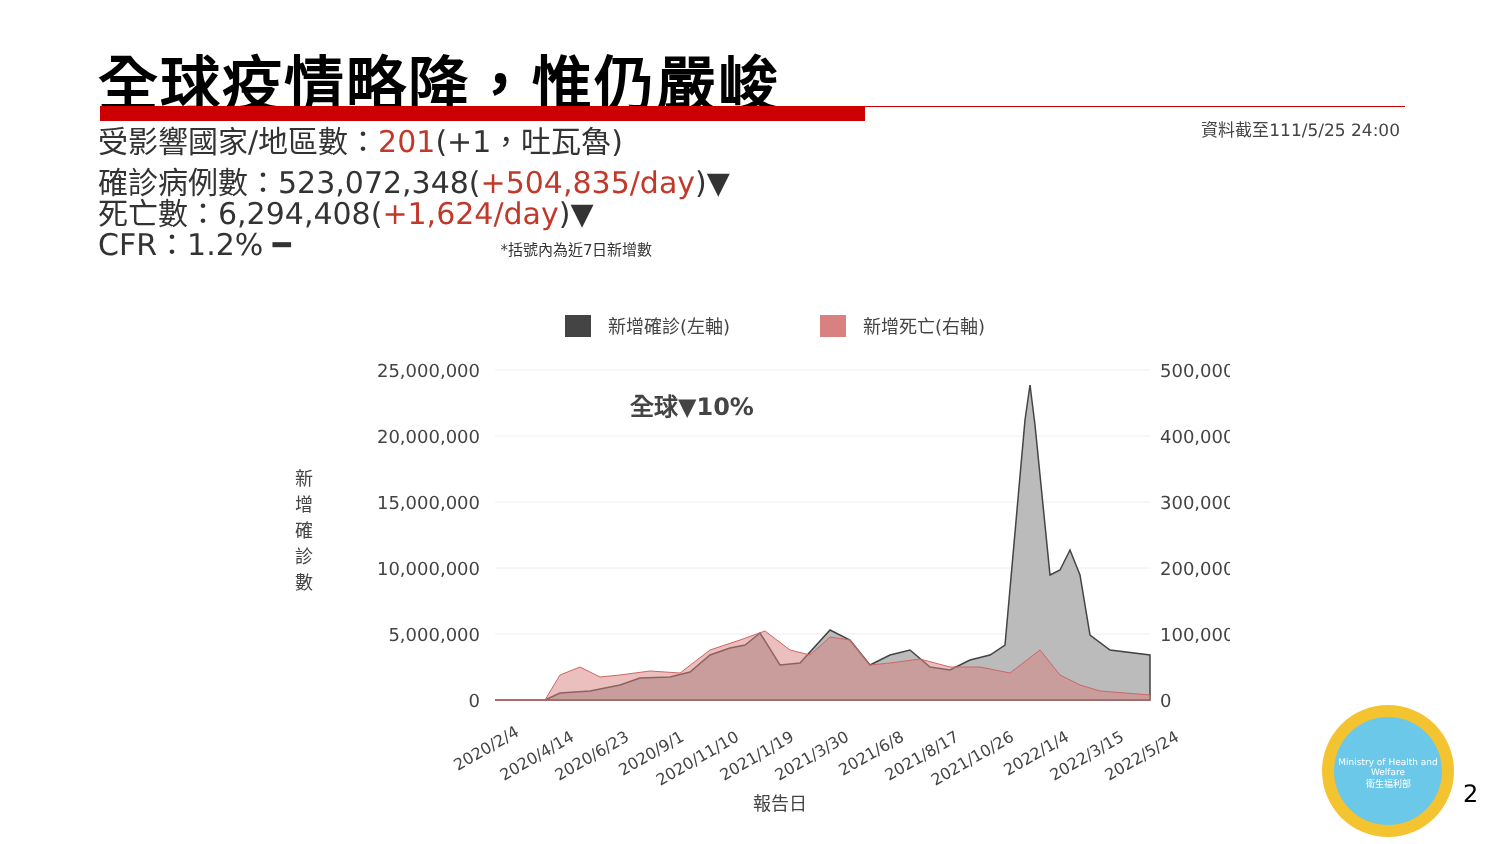全球疫情略降，惟仍嚴峻
資料截至111/5/25 24:00
受影響國家/地區數：201(+1，吐瓦魯)
確診病例數：523,072,348(+504,835/day)▼
死亡數：6,294,408(+1,624/day)▼
CFR：1.2% ━ *括號內為近7日新增數
新增確診(左軸)
新增死亡(右軸)
25,000,000
20,000,000
15,000,000
10,000,000
5,000,000
0
500,000
400,000
300,000
200,000
100,000
0
全球▼10%
2020/2/4
2020/4/14
2020/6/23
2020/9/1
2020/11/10
2021/1/19
2021/3/30
2021/6/8
2021/8/17
2021/10/26
2022/1/4
2022/3/15
2022/5/24
報告日
新
增
確
診
數
Ministry of Health and Welfare
衛生福利部
2